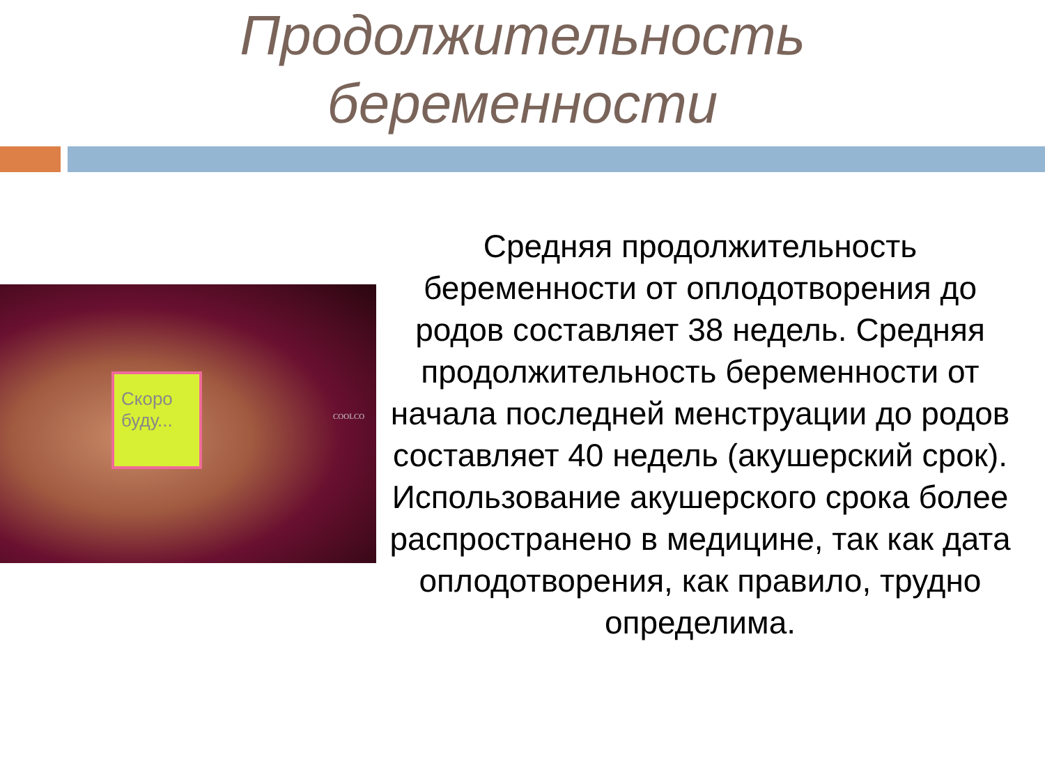Продолжительность
беременности
Скоро буду...
COOLCO
Средняя продолжительность беременности от оплодотворения до родов составляет 38 недель. Средняя продолжительность беременности от начала последней менструации до родов составляет 40 недель (акушерский срок). Использование акушерского срока более распространено в медицине, так как дата оплодотворения, как правило, трудно определима.